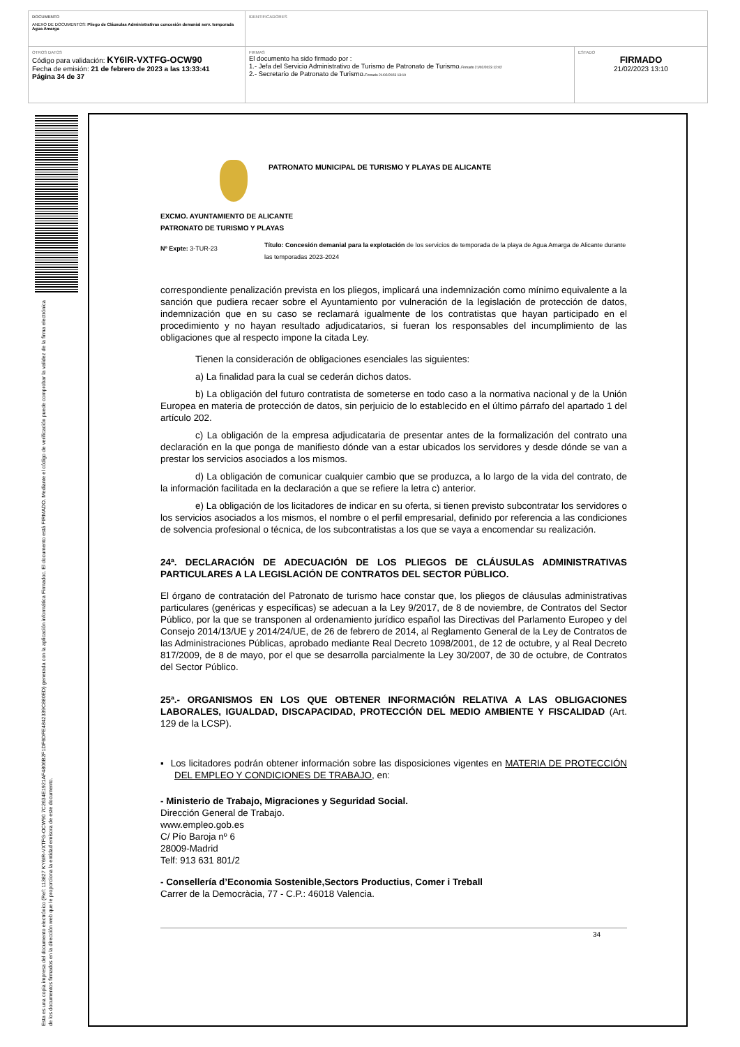| DOCUMENTO ANEXO DE DOCUMENTOS: Pliego de Cláusulas Administrativas concesión demanial serv. temporada Agua Amarga | IDENTIFICADORES | |
| OTROS DATOS Código para validación: KY6IR-VXTFG-OCW90 Fecha de emisión: 21 de febrero de 2023 a las 13:33:41 Página 34 de 37 | FIRMAS El documento ha sido firmado por : 1.- Jefa del Servicio Administrativo de Turismo de Patronato de Turismo. Firmado 21/02/2023 12:02 2.- Secretario de Patronato de Turismo. Firmado 21/02/2023 13:10 | ESTADO FIRMADO 21/02/2023 13:10 |
Esta es una copia impresa del documento electrónico (Ref: 113827 KY6IR-VXTFG-OCW90 7C2634E1921AF4806B2F1DF6DFE4842339C880ED) generada con la aplicación informática Firmadoc. El documento está FIRMADO. Mediante el código de verificación puede comprobar la validez de la firma electrónica de los documentos firmados en la dirección web que le proporciona la entidad emisora de este documento.
PATRONATO MUNICIPAL DE TURISMO Y PLAYAS DE ALICANTE
EXCMO. AYUNTAMIENTO DE ALICANTE
PATRONATO DE TURISMO Y PLAYAS
Nº Expte: 3-TUR-23
Título: Concesión demanial para la explotación de los servicios de temporada de la playa de Agua Amarga de Alicante durante las temporadas 2023-2024
correspondiente penalización prevista en los pliegos, implicará una indemnización como mínimo equivalente a la sanción que pudiera recaer sobre el Ayuntamiento por vulneración de la legislación de protección de datos, indemnización que en su caso se reclamará igualmente de los contratistas que hayan participado en el procedimiento y no hayan resultado adjudicatarios, si fueran los responsables del incumplimiento de las obligaciones que al respecto impone la citada Ley.
Tienen la consideración de obligaciones esenciales las siguientes:
a) La finalidad para la cual se cederán dichos datos.
b) La obligación del futuro contratista de someterse en todo caso a la normativa nacional y de la Unión Europea en materia de protección de datos, sin perjuicio de lo establecido en el último párrafo del apartado 1 del artículo 202.
c) La obligación de la empresa adjudicataria de presentar antes de la formalización del contrato una declaración en la que ponga de manifiesto dónde van a estar ubicados los servidores y desde dónde se van a prestar los servicios asociados a los mismos.
d) La obligación de comunicar cualquier cambio que se produzca, a lo largo de la vida del contrato, de la información facilitada en la declaración a que se refiere la letra c) anterior.
e) La obligación de los licitadores de indicar en su oferta, si tienen previsto subcontratar los servidores o los servicios asociados a los mismos, el nombre o el perfil empresarial, definido por referencia a las condiciones de solvencia profesional o técnica, de los subcontratistas a los que se vaya a encomendar su realización.
24ª. DECLARACIÓN DE ADECUACIÓN DE LOS PLIEGOS DE CLÁUSULAS ADMINISTRATIVAS PARTICULARES A LA LEGISLACIÓN DE CONTRATOS DEL SECTOR PÚBLICO.
El órgano de contratación del Patronato de turismo hace constar que, los pliegos de cláusulas administrativas particulares (genéricas y específicas) se adecuan a la Ley 9/2017, de 8 de noviembre, de Contratos del Sector Público, por la que se transponen al ordenamiento jurídico español las Directivas del Parlamento Europeo y del Consejo 2014/13/UE y 2014/24/UE, de 26 de febrero de 2014, al Reglamento General de la Ley de Contratos de las Administraciones Públicas, aprobado mediante Real Decreto 1098/2001, de 12 de octubre, y al Real Decreto 817/2009, de 8 de mayo, por el que se desarrolla parcialmente la Ley 30/2007, de 30 de octubre, de Contratos del Sector Público.
25ª.- ORGANISMOS EN LOS QUE OBTENER INFORMACIÓN RELATIVA A LAS OBLIGACIONES LABORALES, IGUALDAD, DISCAPACIDAD, PROTECCIÓN DEL MEDIO AMBIENTE Y FISCALIDAD (Art. 129 de la LCSP).
▪ Los licitadores podrán obtener información sobre las disposiciones vigentes en MATERIA DE PROTECCIÓN DEL EMPLEO Y CONDICIONES DE TRABAJO, en:
- Ministerio de Trabajo, Migraciones y Seguridad Social.
Dirección General de Trabajo.
www.empleo.gob.es
C/ Pío Baroja nº 6
28009-Madrid
Telf: 913 631 801/2
- Consellería d’Economia Sostenible,Sectors Productius, Comer i Treball
Carrer de la Democràcia, 77 - C.P.: 46018 Valencia.
34